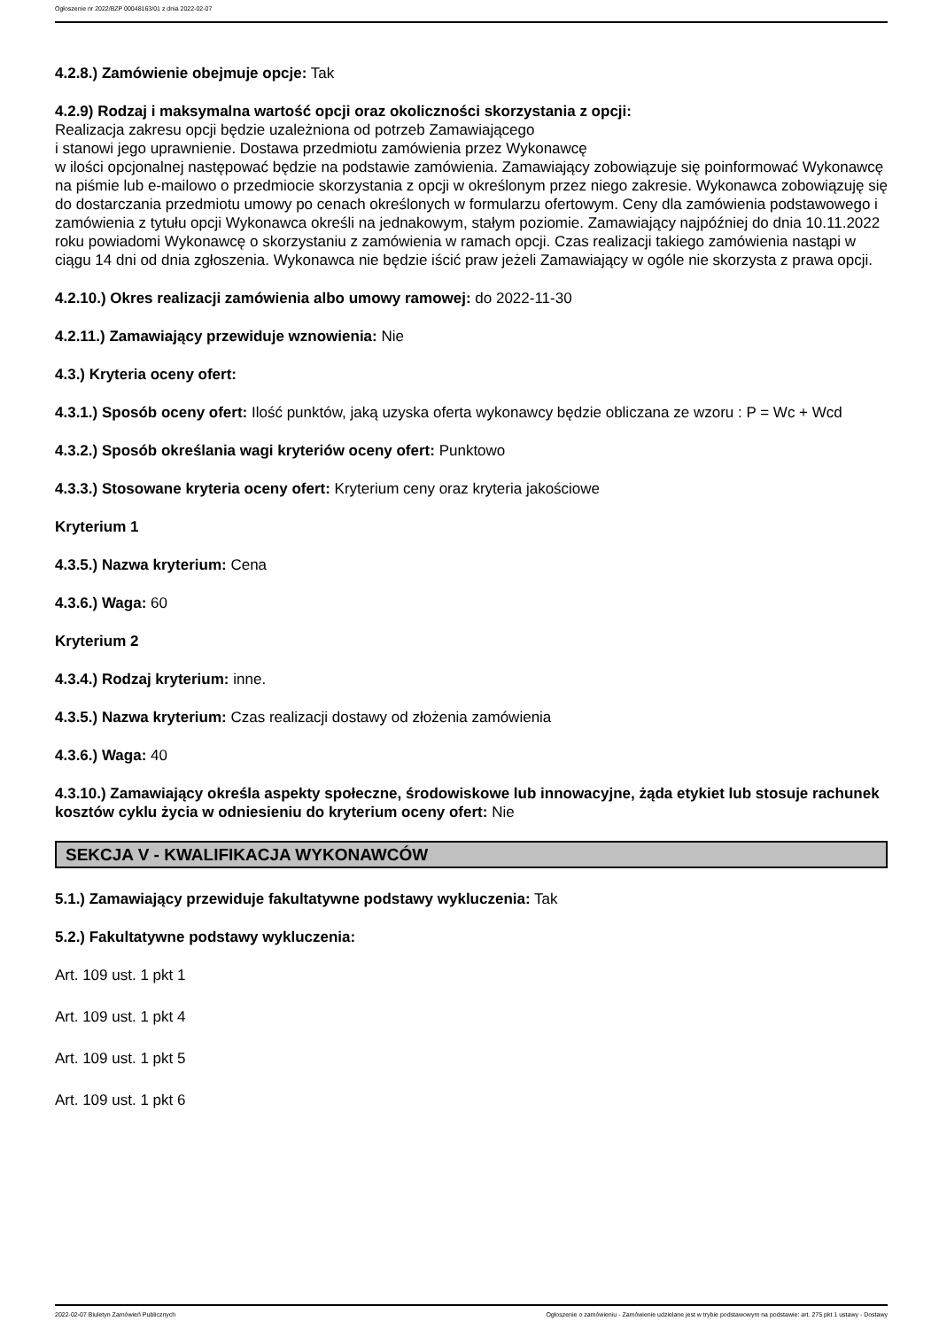Ogłoszenie nr 2022/BZP 00048163/01 z dnia 2022-02-07
4.2.8.) Zamówienie obejmuje opcje: Tak
4.2.9) Rodzaj i maksymalna wartość opcji oraz okoliczności skorzystania z opcji:
Realizacja zakresu opcji będzie uzależniona od potrzeb Zamawiającego
i stanowi jego uprawnienie. Dostawa przedmiotu zamówienia przez Wykonawcę
w ilości opcjonalnej następować będzie na podstawie zamówienia. Zamawiający zobowiązuje się poinformować Wykonawcę na piśmie lub e-mailowo o przedmiocie skorzystania z opcji w określonym przez niego zakresie. Wykonawca zobowiązuję się do dostarczania przedmiotu umowy po cenach określonych w formularzu ofertowym. Ceny dla zamówienia podstawowego i zamówienia z tytułu opcji Wykonawca określi na jednakowym, stałym poziomie. Zamawiający najpóźniej do dnia 10.11.2022 roku powiadomi Wykonawcę o skorzystaniu z zamówienia w ramach opcji. Czas realizacji takiego zamówienia nastąpi w ciągu 14 dni od dnia zgłoszenia. Wykonawca nie będzie iścić praw jeżeli Zamawiający w ogóle nie skorzysta z prawa opcji.
4.2.10.) Okres realizacji zamówienia albo umowy ramowej: do 2022-11-30
4.2.11.) Zamawiający przewiduje wznowienia: Nie
4.3.) Kryteria oceny ofert:
4.3.1.) Sposób oceny ofert: Ilość punktów, jaką uzyska oferta wykonawcy będzie obliczana ze wzoru : P = Wc + Wcd
4.3.2.) Sposób określania wagi kryteriów oceny ofert: Punktowo
4.3.3.) Stosowane kryteria oceny ofert: Kryterium ceny oraz kryteria jakościowe
Kryterium 1
4.3.5.) Nazwa kryterium: Cena
4.3.6.) Waga: 60
Kryterium 2
4.3.4.) Rodzaj kryterium: inne.
4.3.5.) Nazwa kryterium: Czas realizacji dostawy od złożenia zamówienia
4.3.6.) Waga: 40
4.3.10.) Zamawiający określa aspekty społeczne, środowiskowe lub innowacyjne, żąda etykiet lub stosuje rachunek kosztów cyklu życia w odniesieniu do kryterium oceny ofert: Nie
SEKCJA V - KWALIFIKACJA WYKONAWCÓW
5.1.) Zamawiający przewiduje fakultatywne podstawy wykluczenia: Tak
5.2.) Fakultatywne podstawy wykluczenia:
Art. 109 ust. 1 pkt 1
Art. 109 ust. 1 pkt 4
Art. 109 ust. 1 pkt 5
Art. 109 ust. 1 pkt 6
2022-02-07 Biuletyn Zamówień Publicznych Ogłoszenie o zamówieniu - Zamówienie udzielane jest w trybie podstawowym na podstawie: art. 275 pkt 1 ustawy - Dostawy